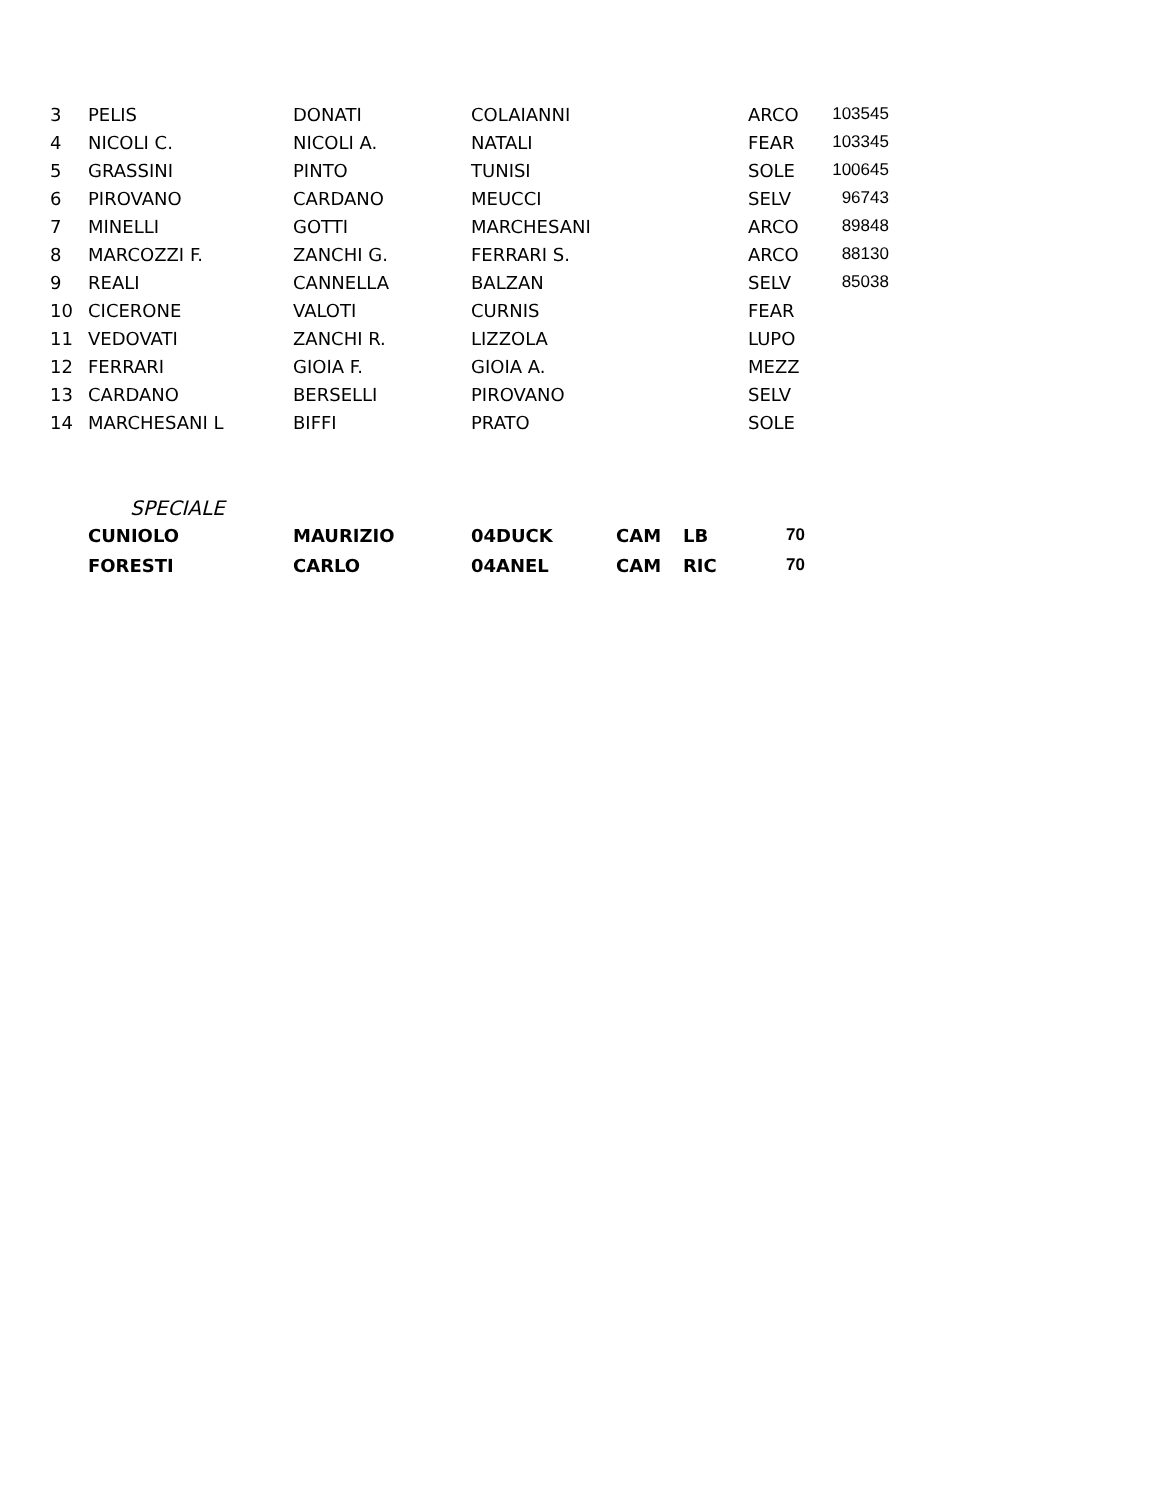| 3 | PELIS | DONATI | COLAIANNI | | ARCO | 1035 | 45 |
| 4 | NICOLI C. | NICOLI A. | NATALI | | FEAR | 1033 | 45 |
| 5 | GRASSINI | PINTO | TUNISI | | SOLE | 1006 | 45 |
| 6 | PIROVANO | CARDANO | MEUCCI | | SELV | 967 | 43 |
| 7 | MINELLI | GOTTI | MARCHESANI | | ARCO | 898 | 48 |
| 8 | MARCOZZI F. | ZANCHI G. | FERRARI S. | | ARCO | 881 | 30 |
| 9 | REALI | CANNELLA | BALZAN | | SELV | 850 | 38 |
| 10 | CICERONE | VALOTI | CURNIS | | FEAR | | |
| 11 | VEDOVATI | ZANCHI R. | LIZZOLA | | LUPO | | |
| 12 | FERRARI | GIOIA F. | GIOIA A. | | MEZZ | | |
| 13 | CARDANO | BERSELLI | PIROVANO | | SELV | | |
| 14 | MARCHESANI L | BIFFI | PRATO | | SOLE | | |
SPECIALE
| | CUNIOLO | MAURIZIO | 04DUCK | CAM | LB | 70 |
| | FORESTI | CARLO | 04ANEL | CAM | RIC | 70 |